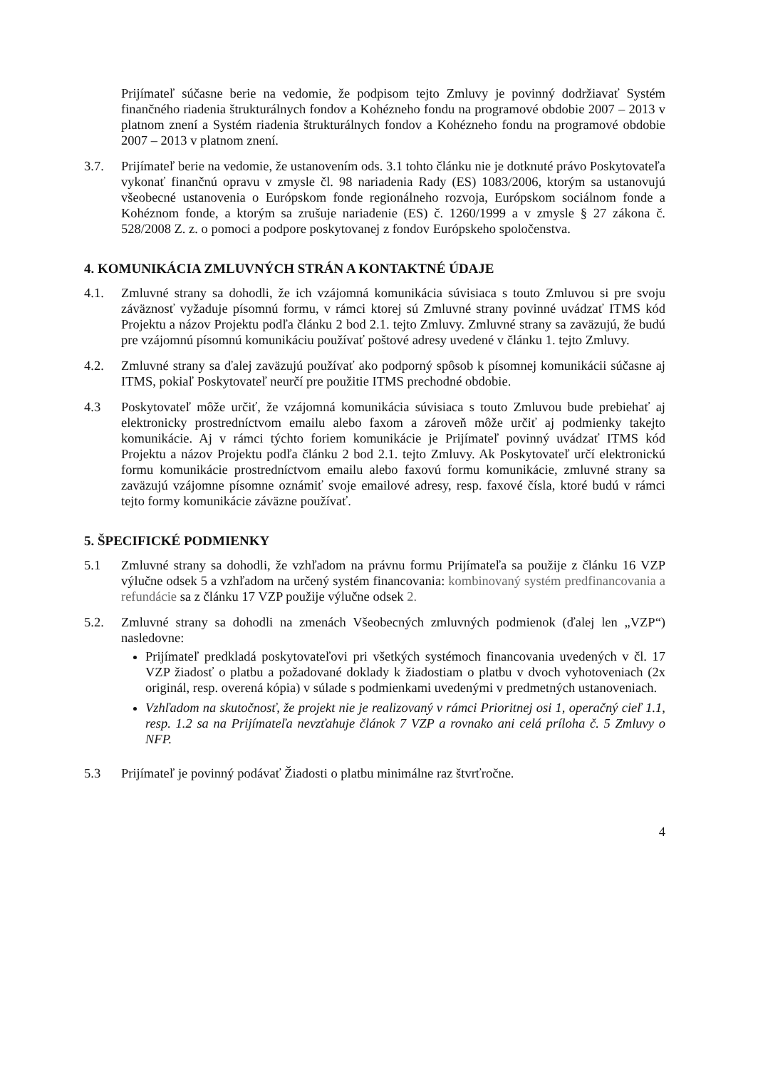Prijímateľ súčasne berie na vedomie, že podpisom tejto Zmluvy je povinný dodržiavať Systém finančného riadenia štrukturálnych fondov a Kohézneho fondu na programové obdobie 2007 – 2013 v platnom znení a Systém riadenia štrukturálnych fondov a Kohézneho fondu na programové obdobie 2007 – 2013 v platnom znení.
3.7. Prijímateľ berie na vedomie, že ustanovením ods. 3.1 tohto článku nie je dotknuté právo Poskytovateľa vykonať finančnú opravu v zmysle čl. 98 nariadenia Rady (ES) 1083/2006, ktorým sa ustanovujú všeobecné ustanovenia o Európskom fonde regionálneho rozvoja, Európskom sociálnom fonde a Kohéznom fonde, a ktorým sa zrušuje nariadenie (ES) č. 1260/1999 a v zmysle § 27 zákona č. 528/2008 Z. z. o pomoci a podpore poskytovanej z fondov Európskeho spoločenstva.
4. KOMUNIKÁCIA ZMLUVNÝCH STRÁN A KONTAKTNÉ ÚDAJE
4.1. Zmluvné strany sa dohodli, že ich vzájomná komunikácia súvisiaca s touto Zmluvou si pre svoju záväznosť vyžaduje písomnú formu, v rámci ktorej sú Zmluvné strany povinné uvádzať ITMS kód Projektu a názov Projektu podľa článku 2 bod 2.1. tejto Zmluvy. Zmluvné strany sa zaväzujú, že budú pre vzájomnú písomnú komunikáciu používať poštové adresy uvedené v článku 1. tejto Zmluvy.
4.2. Zmluvné strany sa ďalej zaväzujú používať ako podporný spôsob k písomnej komunikácii súčasne aj ITMS, pokiaľ Poskytovateľ neurčí pre použitie ITMS prechodné obdobie.
4.3 Poskytovateľ môže určiť, že vzájomná komunikácia súvisiaca s touto Zmluvou bude prebiehať aj elektronicky prostredníctvom emailu alebo faxom a zároveň môže určiť aj podmienky takejto komunikácie. Aj v rámci týchto foriem komunikácie je Prijímateľ povinný uvádzať ITMS kód Projektu a názov Projektu podľa článku 2 bod 2.1. tejto Zmluvy. Ak Poskytovateľ určí elektronickú formu komunikácie prostredníctvom emailu alebo faxovú formu komunikácie, zmluvné strany sa zaväzujú vzájomne písomne oznámiť svoje emailové adresy, resp. faxové čísla, ktoré budú v rámci tejto formy komunikácie záväzne používať.
5. ŠPECIFICKÉ PODMIENKY
5.1 Zmluvné strany sa dohodli, že vzhľadom na právnu formu Prijímateľa sa použije z článku 16 VZP výlučne odsek 5 a vzhľadom na určený systém financovania: kombinovaný systém predfinancovania a refundácie sa z článku 17 VZP použije výlučne odsek 2.
5.2. Zmluvné strany sa dohodli na zmenách Všeobecných zmluvných podmienok (ďalej len „VZP“) nasledovne:
Prijímateľ predkladá poskytovateľovi pri všetkých systémoch financovania uvedených v čl. 17 VZP žiadosť o platbu a požadované doklady k žiadostiam o platbu v dvoch vyhotoveniach (2x originál, resp. overená kópia) v súlade s podmienkami uvedenými v predmetných ustanoveniach.
Vzhľadom na skutočnosť, že projekt nie je realizovaný v rámci Prioritnej osi 1, operačný cieľ 1.1, resp. 1.2 sa na Prijímateľa nevzťahuje článok 7 VZP a rovnako ani celá príloha č. 5 Zmluvy o NFP.
5.3 Prijímateľ je povinný podávať Žiadosti o platbu minimálne raz štvrťročne.
4